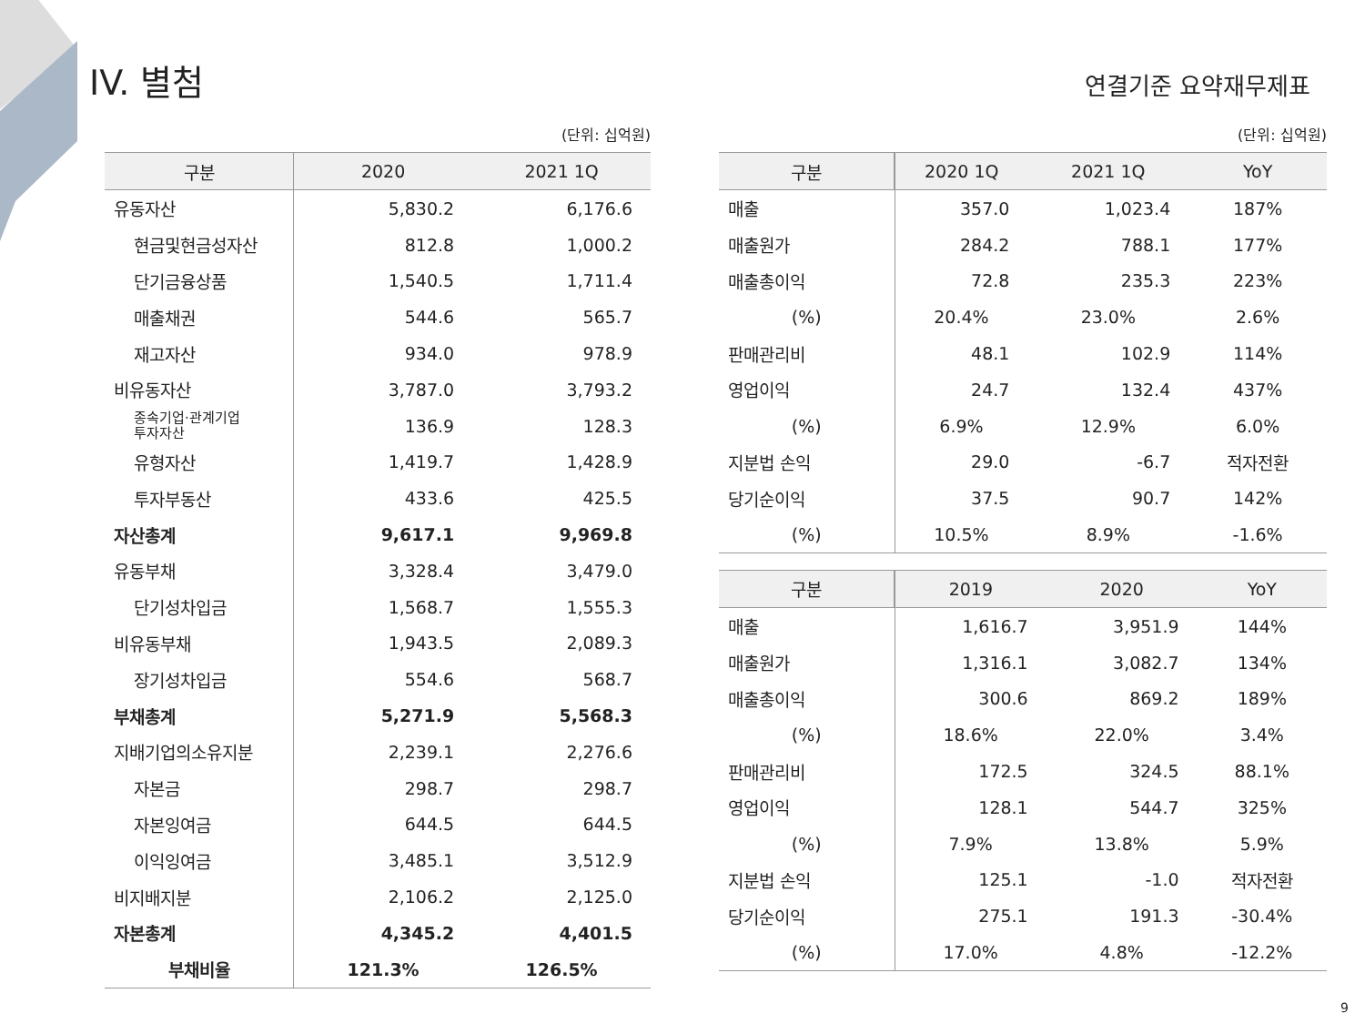IV. 별첨
연결기준 요약재무제표
(단위: 십억원)
| 구분 | 2020 | 2021 1Q |
| --- | --- | --- |
| 유동자산 | 5,830.2 | 6,176.6 |
| 현금및현금성자산 | 812.8 | 1,000.2 |
| 단기금융상품 | 1,540.5 | 1,711.4 |
| 매출채권 | 544.6 | 565.7 |
| 재고자산 | 934.0 | 978.9 |
| 비유동자산 | 3,787.0 | 3,793.2 |
| 종속기업·관계기업 투자자산 | 136.9 | 128.3 |
| 유형자산 | 1,419.7 | 1,428.9 |
| 투자부동산 | 433.6 | 425.5 |
| 자산총계 | 9,617.1 | 9,969.8 |
| 유동부채 | 3,328.4 | 3,479.0 |
| 단기성차입금 | 1,568.7 | 1,555.3 |
| 비유동부채 | 1,943.5 | 2,089.3 |
| 장기성차입금 | 554.6 | 568.7 |
| 부채총계 | 5,271.9 | 5,568.3 |
| 지배기업의소유지분 | 2,239.1 | 2,276.6 |
| 자본금 | 298.7 | 298.7 |
| 자본잉여금 | 644.5 | 644.5 |
| 이익잉여금 | 3,485.1 | 3,512.9 |
| 비지배지분 | 2,106.2 | 2,125.0 |
| 자본총계 | 4,345.2 | 4,401.5 |
| 부채비율 | 121.3% | 126.5% |
(단위: 십억원)
| 구분 | 2020 1Q | 2021 1Q | YoY |
| --- | --- | --- | --- |
| 매출 | 357.0 | 1,023.4 | 187% |
| 매출원가 | 284.2 | 788.1 | 177% |
| 매출총이익 | 72.8 | 235.3 | 223% |
| (%) | 20.4% | 23.0% | 2.6% |
| 판매관리비 | 48.1 | 102.9 | 114% |
| 영업이익 | 24.7 | 132.4 | 437% |
| (%) | 6.9% | 12.9% | 6.0% |
| 지분법 손익 | 29.0 | -6.7 | 적자전환 |
| 당기순이익 | 37.5 | 90.7 | 142% |
| (%) | 10.5% | 8.9% | -1.6% |
| 구분 | 2019 | 2020 | YoY |
| --- | --- | --- | --- |
| 매출 | 1,616.7 | 3,951.9 | 144% |
| 매출원가 | 1,316.1 | 3,082.7 | 134% |
| 매출총이익 | 300.6 | 869.2 | 189% |
| (%) | 18.6% | 22.0% | 3.4% |
| 판매관리비 | 172.5 | 324.5 | 88.1% |
| 영업이익 | 128.1 | 544.7 | 325% |
| (%) | 7.9% | 13.8% | 5.9% |
| 지분법 손익 | 125.1 | -1.0 | 적자전환 |
| 당기순이익 | 275.1 | 191.3 | -30.4% |
| (%) | 17.0% | 4.8% | -12.2% |
9